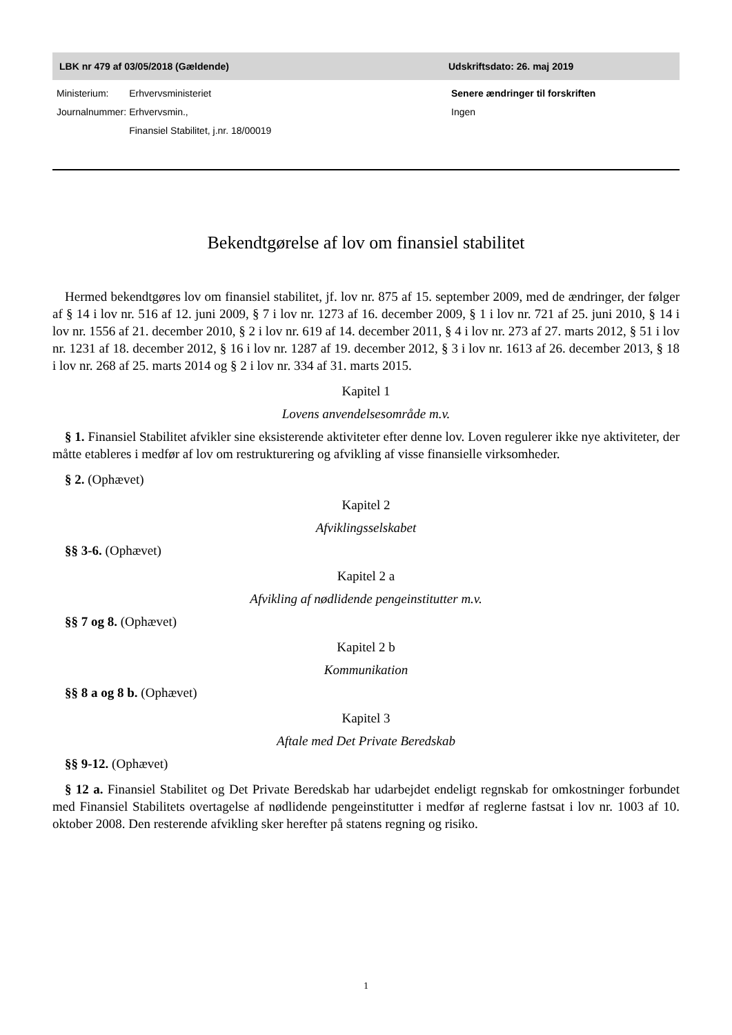LBK nr 479 af 03/05/2018 (Gældende) Udskriftsdato: 26. maj 2019
| Ministerium: | Erhvervsministeriet |
| Journalnummer: | Erhvervsmin., Finansiel Stabilitet, j.nr. 18/00019 |
Senere ændringer til forskriften
Ingen
Bekendtgørelse af lov om finansiel stabilitet
Hermed bekendtgøres lov om finansiel stabilitet, jf. lov nr. 875 af 15. september 2009, med de ændringer, der følger af § 14 i lov nr. 516 af 12. juni 2009, § 7 i lov nr. 1273 af 16. december 2009, § 1 i lov nr. 721 af 25. juni 2010, § 14 i lov nr. 1556 af 21. december 2010, § 2 i lov nr. 619 af 14. december 2011, § 4 i lov nr. 273 af 27. marts 2012, § 51 i lov nr. 1231 af 18. december 2012, § 16 i lov nr. 1287 af 19. december 2012, § 3 i lov nr. 1613 af 26. december 2013, § 18 i lov nr. 268 af 25. marts 2014 og § 2 i lov nr. 334 af 31. marts 2015.
Kapitel 1
Lovens anvendelsesområde m.v.
§ 1. Finansiel Stabilitet afvikler sine eksisterende aktiviteter efter denne lov. Loven regulerer ikke nye aktiviteter, der måtte etableres i medfør af lov om restrukturering og afvikling af visse finansielle virksomheder.
§ 2. (Ophævet)
Kapitel 2
Afviklingsselskabet
§§ 3-6. (Ophævet)
Kapitel 2 a
Afvikling af nødlidende pengeinstitutter m.v.
§§ 7 og 8. (Ophævet)
Kapitel 2 b
Kommunikation
§§ 8 a og 8 b. (Ophævet)
Kapitel 3
Aftale med Det Private Beredskab
§§ 9-12. (Ophævet)
§ 12 a. Finansiel Stabilitet og Det Private Beredskab har udarbejdet endeligt regnskab for omkostninger forbundet med Finansiel Stabilitets overtagelse af nødlidende pengeinstitutter i medfør af reglerne fastsat i lov nr. 1003 af 10. oktober 2008. Den resterende afvikling sker herefter på statens regning og risiko.
1